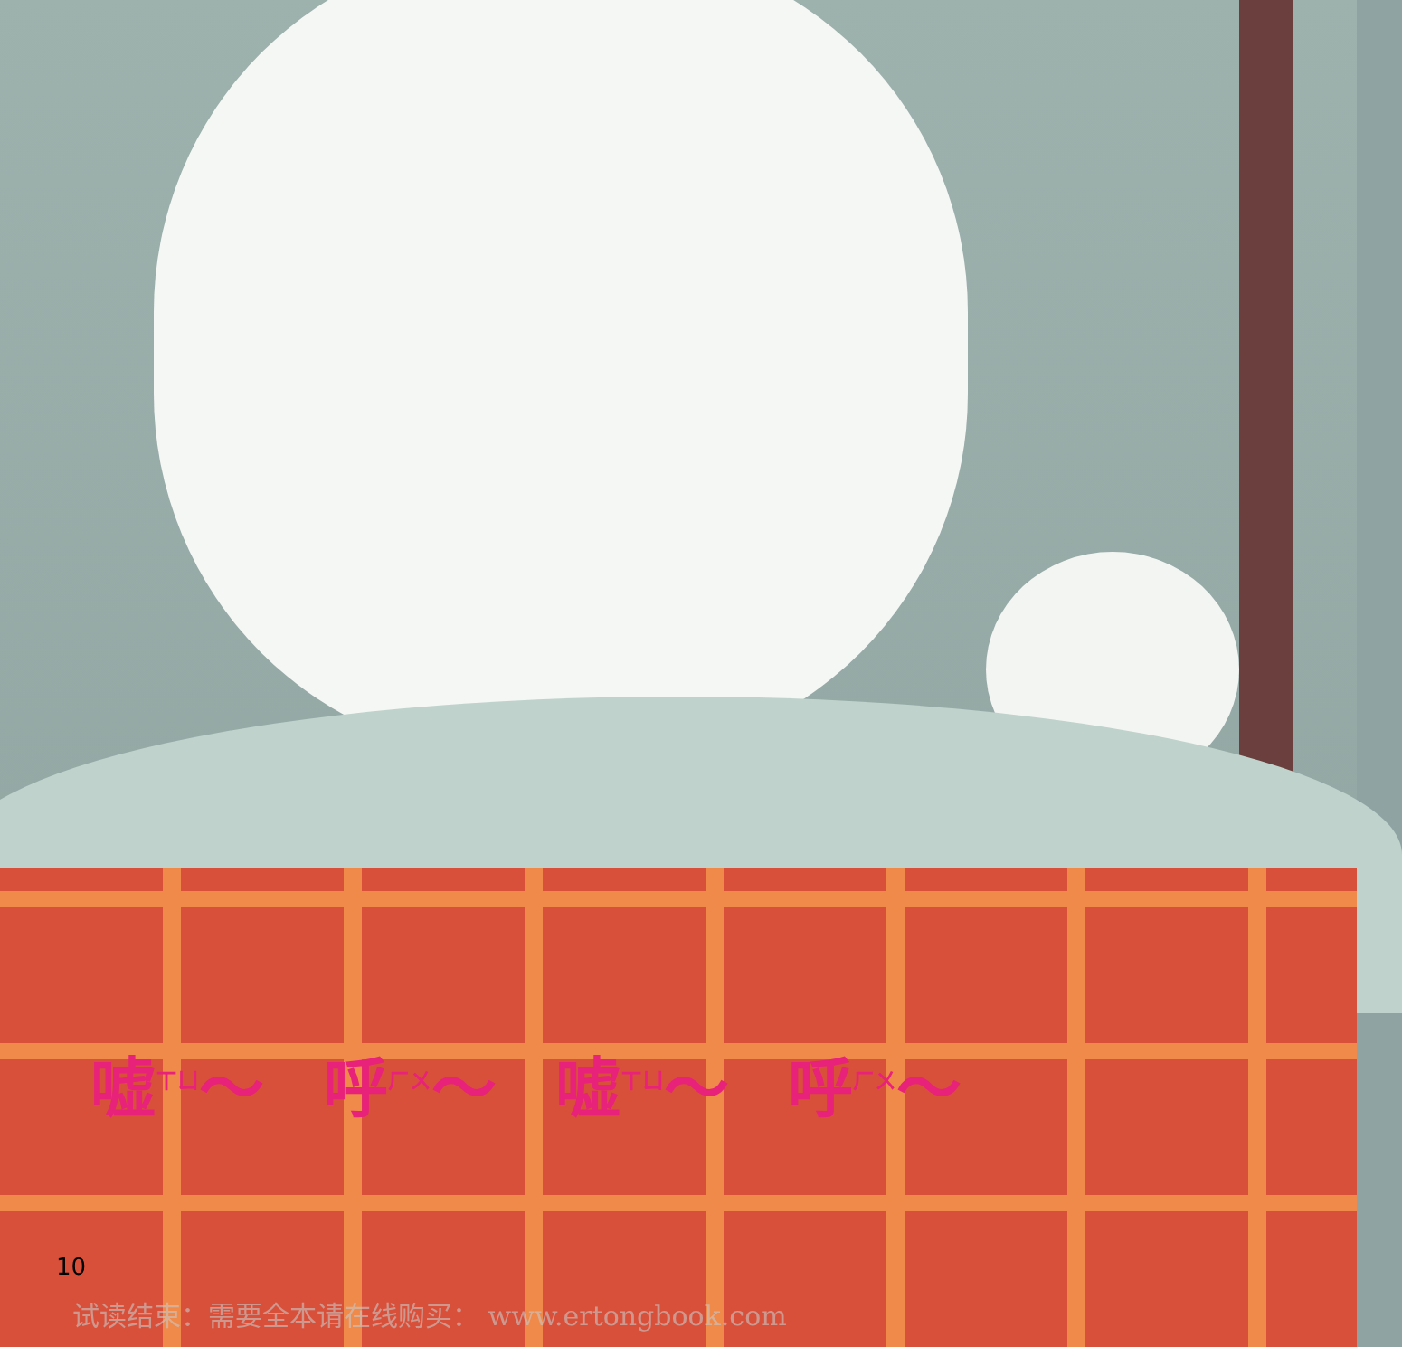嘘<sup>ㄒㄩ</sup>～ 呼<sup>ㄏㄨ</sup>～ 嘘<sup>ㄒㄩ</sup>～ 呼<sup>ㄏㄨ</sup>～
10
试读结束：需要全本请在线购买： www.ertongbook.com